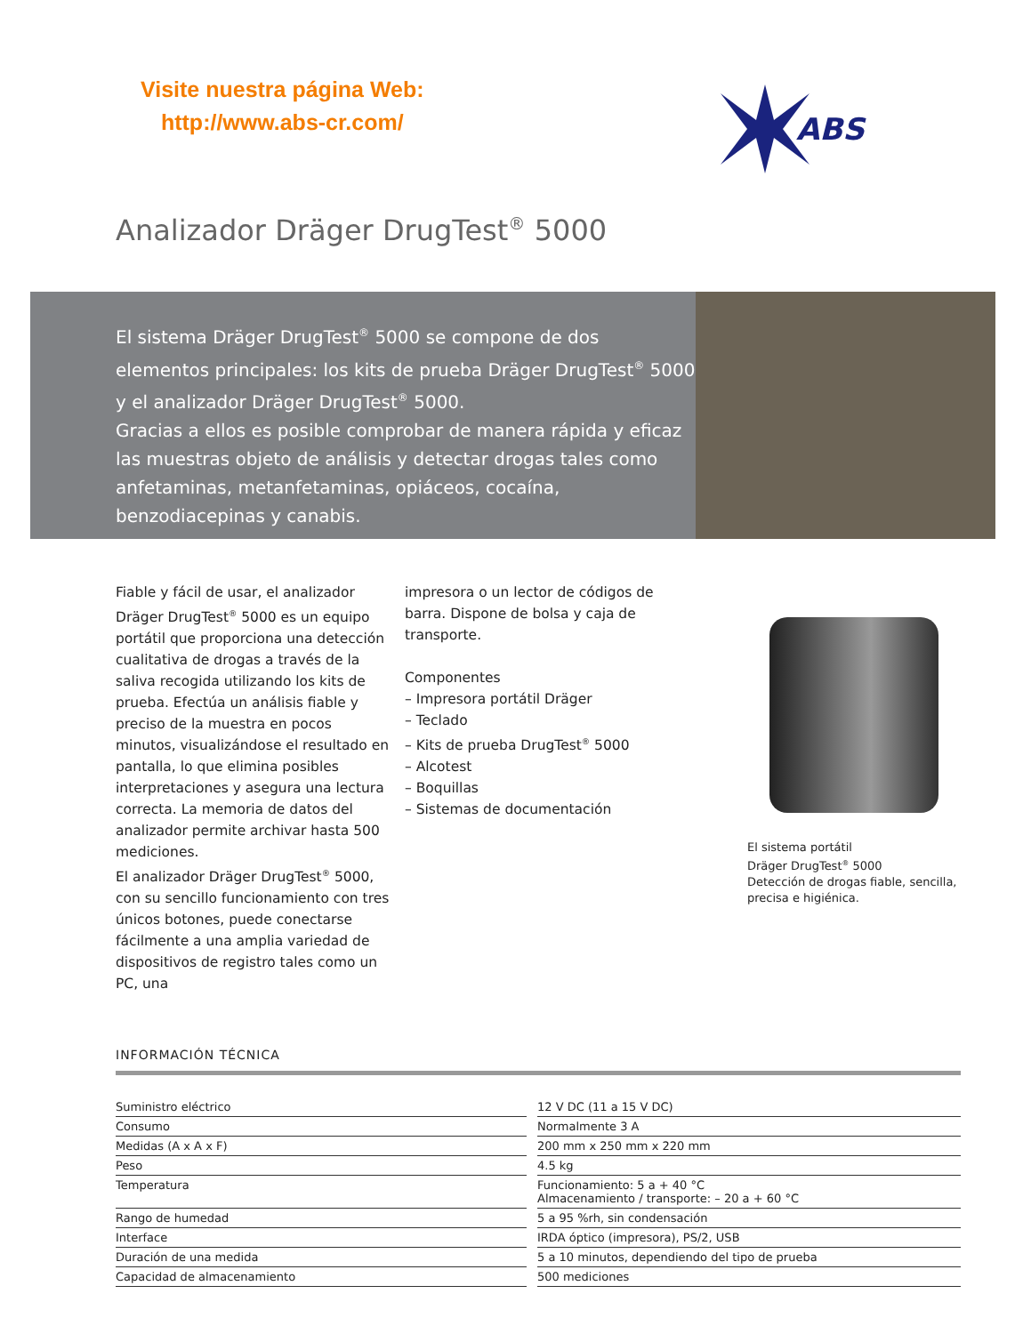Visite nuestra página Web:
http://www.abs-cr.com/
ABS
Analizador Dräger DrugTest<sup>®</sup> 5000
El sistema Dräger DrugTest<sup>®</sup> 5000 se compone de dos elementos principales: los kits de prueba Dräger DrugTest<sup>®</sup> 5000 y el analizador Dräger DrugTest<sup>®</sup> 5000.
Gracias a ellos es posible comprobar de manera rápida y eficaz las muestras objeto de análisis y detectar drogas tales como anfetaminas, metanfetaminas, opiáceos, cocaína, benzodiacepinas y canabis.
Fiable y fácil de usar, el analizador Dräger DrugTest<sup>®</sup> 5000 es un equipo portátil que proporciona una detección cualitativa de drogas a través de la saliva recogida utilizando los kits de prueba. Efectúa un análisis fiable y preciso de la muestra en pocos minutos, visualizándose el resultado en pantalla, lo que elimina posibles interpretaciones y asegura una lectura correcta. La memoria de datos del analizador permite archivar hasta 500 mediciones.
El analizador Dräger DrugTest<sup>®</sup> 5000, con su sencillo funcionamiento con tres únicos botones, puede conectarse fácilmente a una amplia variedad de dispositivos de registro tales como un PC, una
impresora o un lector de códigos de barra. Dispone de bolsa y caja de transporte.
Componentes
– Impresora portátil Dräger
– Teclado
– Kits de prueba DrugTest<sup>®</sup> 5000
– Alcotest
– Boquillas
– Sistemas de documentación
El sistema portátil
Dräger DrugTest<sup>®</sup> 5000
Detección de drogas fiable, sencilla, precisa e higiénica.
INFORMACIÓN TÉCNICA
| Suministro eléctrico | 12 V DC (11 a 15 V DC) |
| Consumo | Normalmente 3 A |
| Medidas (A x A x F) | 200 mm x 250 mm x 220 mm |
| Peso | 4.5 kg |
| Temperatura | Funcionamiento: 5 a + 40 °C Almacenamiento / transporte: – 20 a + 60 °C |
| Rango de humedad | 5 a 95 %rh, sin condensación |
| Interface | IRDA óptico (impresora), PS/2, USB |
| Duración de una medida | 5 a 10 minutos, dependiendo del tipo de prueba |
| Capacidad de almacenamiento | 500 mediciones |